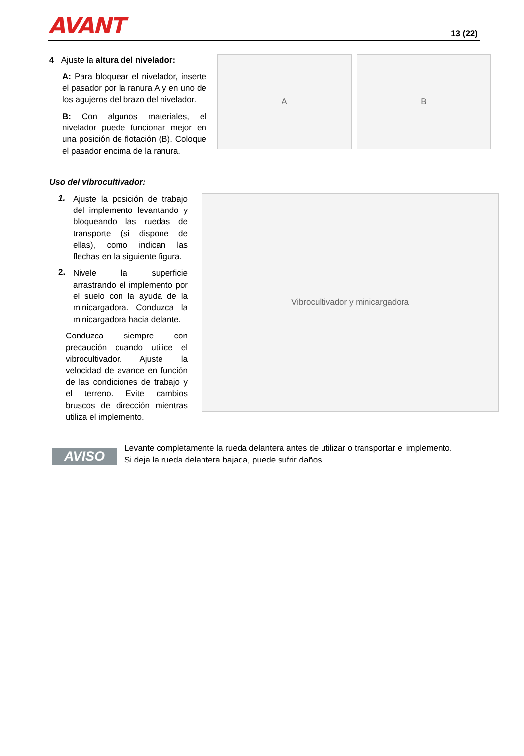AVANT
13 (22)
4 Ajuste la altura del nivelador:
A: Para bloquear el nivelador, inserte el pasador por la ranura A y en uno de los agujeros del brazo del nivelador.
B: Con algunos materiales, el nivelador puede funcionar mejor en una posición de flotación (B). Coloque el pasador encima de la ranura.
A B
Uso del vibrocultivador:
1.
Ajuste la posición de trabajo del implemento levantando y bloqueando las ruedas de transporte (si dispone de ellas), como indican las flechas en la siguiente figura.
2.
Nivele la superficie arrastrando el implemento por el suelo con la ayuda de la minicargadora. Conduzca la minicargadora hacia delante.
Conduzca siempre con precaución cuando utilice el vibrocultivador. Ajuste la velocidad de avance en función de las condiciones de trabajo y el terreno. Evite cambios bruscos de dirección mientras utiliza el implemento.
Vibrocultivador y minicargadora
AVISO
Levante completamente la rueda delantera antes de utilizar o transportar el implemento.
Si deja la rueda delantera bajada, puede sufrir daños.